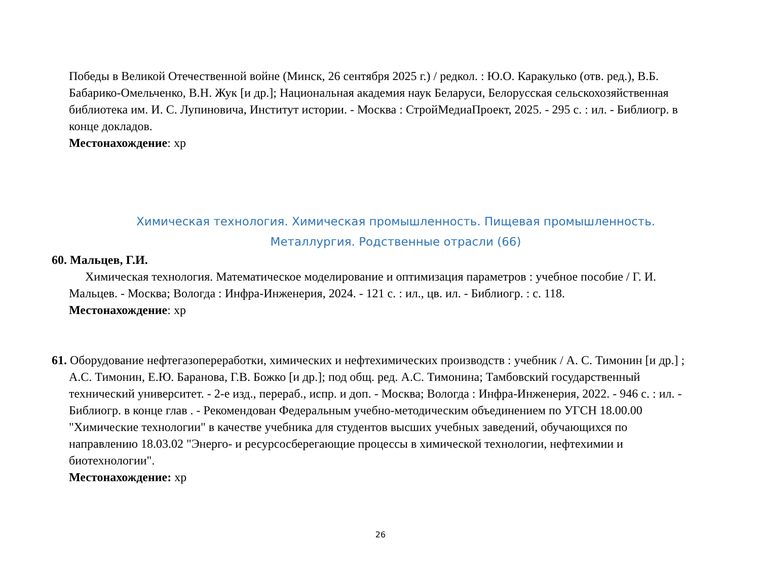Победы в Великой Отечественной войне (Минск, 26 сентября 2025 г.) / редкол. : Ю.О. Каракулько (отв. ред.), В.Б. Бабарико-Омельченко, В.Н. Жук [и др.]; Национальная академия наук Беларуси, Белорусская сельскохозяйственная библиотека им. И. С. Лупиновича, Институт истории. - Москва : СтройМедиаПроект, 2025. - 295 с. : ил. - Библиогр. в конце докладов.
Местонахождение: хр
Химическая технология. Химическая промышленность. Пищевая промышленность. Металлургия. Родственные отрасли (66)
60. Мальцев, Г.И.
Химическая технология. Математическое моделирование и оптимизация параметров : учебное пособие / Г. И. Мальцев. - Москва; Вологда : Инфра-Инженерия, 2024. - 121 с. : ил., цв. ил. - Библиогр. : с. 118.
Местонахождение: хр
61. Оборудование нефтегазопереработки, химических и нефтехимических производств : учебник / А. С. Тимонин [и др.] ; А.С. Тимонин, Е.Ю. Баранова, Г.В. Божко [и др.]; под общ. ред. А.С. Тимонина; Тамбовский государственный технический университет. - 2-е изд., перераб., испр. и доп. - Москва; Вологда : Инфра-Инженерия, 2022. - 946 с. : ил. - Библиогр. в конце глав . - Рекомендован Федеральным учебно-методическим объединением по УГСН 18.00.00 "Химические технологии" в качестве учебника для студентов высших учебных заведений, обучающихся по направлению 18.03.02 "Энерго- и ресурсосберегающие процессы в химической технологии, нефтехимии и биотехнологии".
Местонахождение: хр
26